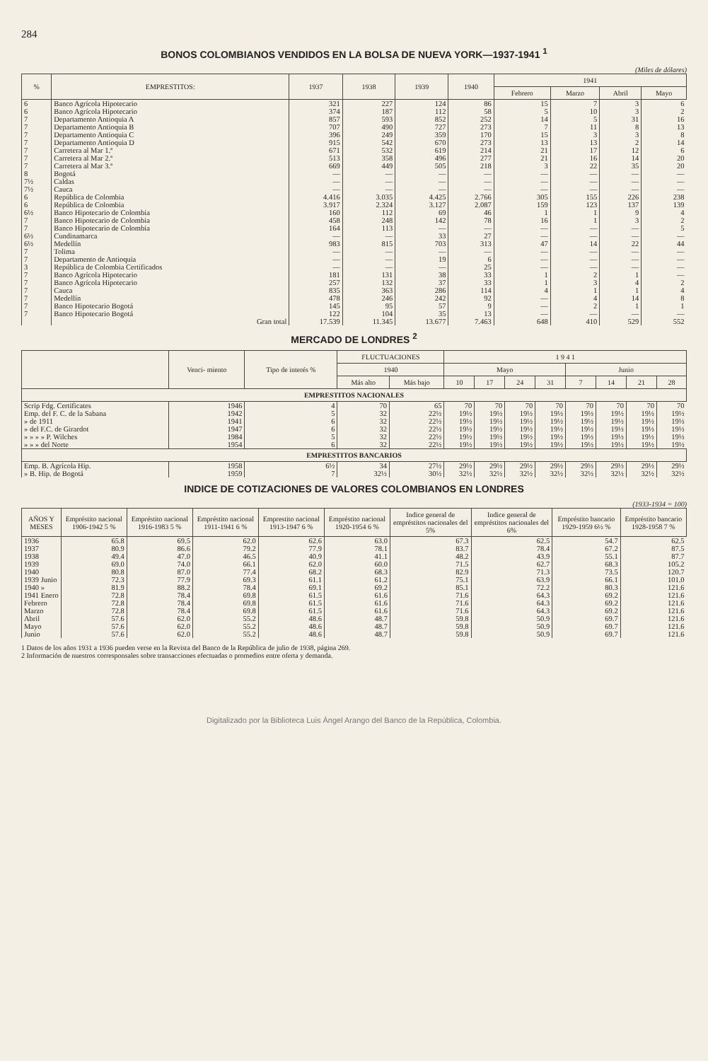284
BONOS COLOMBIANOS VENDIDOS EN LA BOLSA DE NUEVA YORK—1937-1941 <sup>1</sup>
(Miles de dólares)
| % | EMPRESTITOS: | 1937 | 1938 | 1939 | 1940 | 1941 | | | |
| --- | --- | --- | --- | --- | --- | --- | --- | --- | --- |
| | | | | | | Febrero | Marzo | Abril | Mayo |
| 6 | Banco Agrícola Hipotecario | 321 | 227 | 124 | 86 | 15 | 7 | 3 | 6 |
| 6 | Banco Agrícola Hipotecario | 374 | 187 | 112 | 58 | 5 | 10 | 3 | 2 |
| 7 | Departamento Antioquia A | 857 | 593 | 852 | 252 | 14 | 5 | 31 | 16 |
| 7 | Departamento Antioquia B | 707 | 490 | 727 | 273 | 7 | 11 | 8 | 13 |
| 7 | Departamento Antioquia C | 396 | 249 | 359 | 170 | 15 | 3 | 3 | 8 |
| 7 | Departamento Antioquia D | 915 | 542 | 670 | 273 | 13 | 13 | 2 | 14 |
| 7 | Carretera al Mar 1.ª | 671 | 532 | 619 | 214 | 21 | 17 | 12 | 6 |
| 7 | Carretera al Mar 2.ª | 513 | 358 | 496 | 277 | 21 | 16 | 14 | 20 |
| 7 | Carretera al Mar 3.ª | 669 | 449 | 505 | 218 | 3 | 22 | 35 | 20 |
| 8 | Bogotá | — | — | — | — | — | — | — | — |
| 7½ | Caldas | — | — | — | — | — | — | — | — |
| 7½ | Cauca | — | — | — | — | — | — | — | — |
| 6 | República de Colombia | 4.416 | 3.035 | 4.425 | 2.766 | 305 | 155 | 226 | 238 |
| 6 | República de Colombia | 3.917 | 2.324 | 3.127 | 2.087 | 159 | 123 | 137 | 139 |
| 6½ | Banco Hipotecario de Colombia | 160 | 112 | 69 | 46 | 1 | 1 | 9 | 4 |
| 7 | Banco Hipotecario de Colombia | 458 | 248 | 142 | 78 | 16 | 1 | 3 | 2 |
| 7 | Banco Hipotecario de Colombia | 164 | 113 | — | — | — | — | — | 5 |
| 6½ | Cundinamarca | — | — | 33 | 27 | — | — | — | — |
| 6½ | Medellín | 983 | 815 | 703 | 313 | 47 | 14 | 22 | 44 |
| 7 | Tolima | — | — | — | — | — | — | — | — |
| 7 | Departamento de Antioquia | — | — | 19 | 6 | — | — | — | — |
| 3 | República de Colombia Certificados | — | — | — | 25 | — | — | — | — |
| 7 | Banco Agrícola Hipotecario | 181 | 131 | 38 | 33 | 1 | 2 | 1 | — |
| 7 | Banco Agrícola Hipotecario | 257 | 132 | 37 | 33 | 1 | 3 | 4 | 2 |
| 7 | Cauca | 835 | 363 | 286 | 114 | 4 | 1 | 1 | 4 |
| 7 | Medellín | 478 | 246 | 242 | 92 | — | 4 | 14 | 8 |
| 7 | Banco Hipotecario Bogotá | 145 | 95 | 57 | 9 | — | 2 | 1 | 1 |
| 7 | Banco Hipotecario Bogotá | 122 | 104 | 35 | 13 | — | — | — | — |
| | Gran total | 17.539 | 11.345 | 13.677 | 7.463 | 648 | 410 | 529 | 552 |
MERCADO DE LONDRES <sup>2</sup>
| | Venci- miento | Tipo de interés % | FLUCTUACIONES | | 1 9 4 1 | | | | | | | |
| --- | --- | --- | --- | --- | --- | --- | --- | --- | --- | --- | --- | --- |
| | | | 1940 | | Mayo | | | | Junio | | | |
| | | | Más alto | Más bajo | 10 | 17 | 24 | 31 | 7 | 14 | 21 | 28 |
| EMPRESTITOS NACIONALES | | | | | | | | | | | | |
| Scrip Fdg. Certificates | 1946 | 4 | 70 | 65 | 70 | 70 | 70 | 70 | 70 | 70 | 70 | 70 |
| Emp. del F. C. de la Sabana | 1942 | 5 | 32 | 22½ | 19½ | 19½ | 19½ | 19½ | 19½ | 19½ | 19½ | 19½ |
| » de 1911 | 1941 | 6 | 32 | 22½ | 19½ | 19½ | 19½ | 19½ | 19½ | 19½ | 19½ | 19½ |
| » del F.C. de Girardot | 1947 | 6 | 32 | 22½ | 19½ | 19½ | 19½ | 19½ | 19½ | 19½ | 19½ | 19½ |
| » » » » P. Wilches | 1984 | 5 | 32 | 22½ | 19½ | 19½ | 19½ | 19½ | 19½ | 19½ | 19½ | 19½ |
| » » » del Norte | 1954 | 6 | 32 | 22½ | 19½ | 19½ | 19½ | 19½ | 19½ | 19½ | 19½ | 19½ |
| EMPRESTITOS BANCARIOS | | | | | | | | | | | | |
| Emp. B. Agrícola Hip. | 1958 | 6½ | 34 | 27½ | 29½ | 29½ | 29½ | 29½ | 29½ | 29½ | 29½ | 29½ |
| » B. Hip. de Bogotá | 1959 | 7 | 32½ | 30½ | 32½ | 32½ | 32½ | 32½ | 32½ | 32½ | 32½ | 32½ |
INDICE DE COTIZACIONES DE VALORES COLOMBIANOS EN LONDRES
(1933-1934 = 100)
| AÑOS Y MESES | Empréstito nacional 1906-1942 5 % | Empréstito nacional 1916-1983 5 % | Empréstito nacional 1911-1941 6 % | Emprestito nacional 1913-1947 6 % | Empréstito nacional 1920-1954 6 % | Indice general de empréstitos nacionales del 5% | Indice general de empréstitos nacionales del 6% | Empréstito bancario 1929-1959 6½ % | Empréstito bancario 1928-1958 7 % |
| --- | --- | --- | --- | --- | --- | --- | --- | --- | --- |
| 1936 | 65.8 | 69.5 | 62.0 | 62.6 | 63.0 | 67.3 | 62.5 | 54.7 | 62.5 |
| 1937 | 80.9 | 86.6 | 79.2 | 77.9 | 78.1 | 83.7 | 78.4 | 67.2 | 87.5 |
| 1938 | 49.4 | 47.0 | 46.5 | 40.9 | 41.1 | 48.2 | 43.9 | 55.1 | 87.7 |
| 1939 | 69.0 | 74.0 | 66.1 | 62.0 | 60.0 | 71.5 | 62.7 | 68.3 | 105.2 |
| 1940 | 80.8 | 87.0 | 77.4 | 68.2 | 68.3 | 82.9 | 71.3 | 73.5 | 120.7 |
| 1939 Junio | 72.3 | 77.9 | 69.3 | 61.1 | 61.2 | 75.1 | 63.9 | 66.1 | 101.0 |
| 1940 » | 81.9 | 88.2 | 78.4 | 69.1 | 69.2 | 85.1 | 72.2 | 80.3 | 121.6 |
| 1941 Enero | 72.8 | 78.4 | 69.8 | 61.5 | 61.6 | 71.6 | 64.3 | 69.2 | 121.6 |
| Febrero | 72.8 | 78.4 | 69.8 | 61.5 | 61.6 | 71.6 | 64.3 | 69.2 | 121.6 |
| Marzo | 72.8 | 78.4 | 69.8 | 61.5 | 61.6 | 71.6 | 64.3 | 69.2 | 121.6 |
| Abril | 57.6 | 62.0 | 55.2 | 48.6 | 48.7 | 59.8 | 50.9 | 69.7 | 121.6 |
| Mayo | 57.6 | 62.0 | 55.2 | 48.6 | 48.7 | 59.8 | 50.9 | 69.7 | 121.6 |
| Junio | 57.6 | 62.0 | 55.2 | 48.6 | 48.7 | 59.8 | 50.9 | 69.7 | 121.6 |
1 Datos de los años 1931 a 1936 pueden verse en la Revista del Banco de la República de julio de 1938, página 269.
2 Información de nuestros corresponsales sobre transacciones efectuadas o promedios entre oferta y demanda.
Digitalizado por la Biblioteca Luis Ángel Arango del Banco de la República, Colombia.